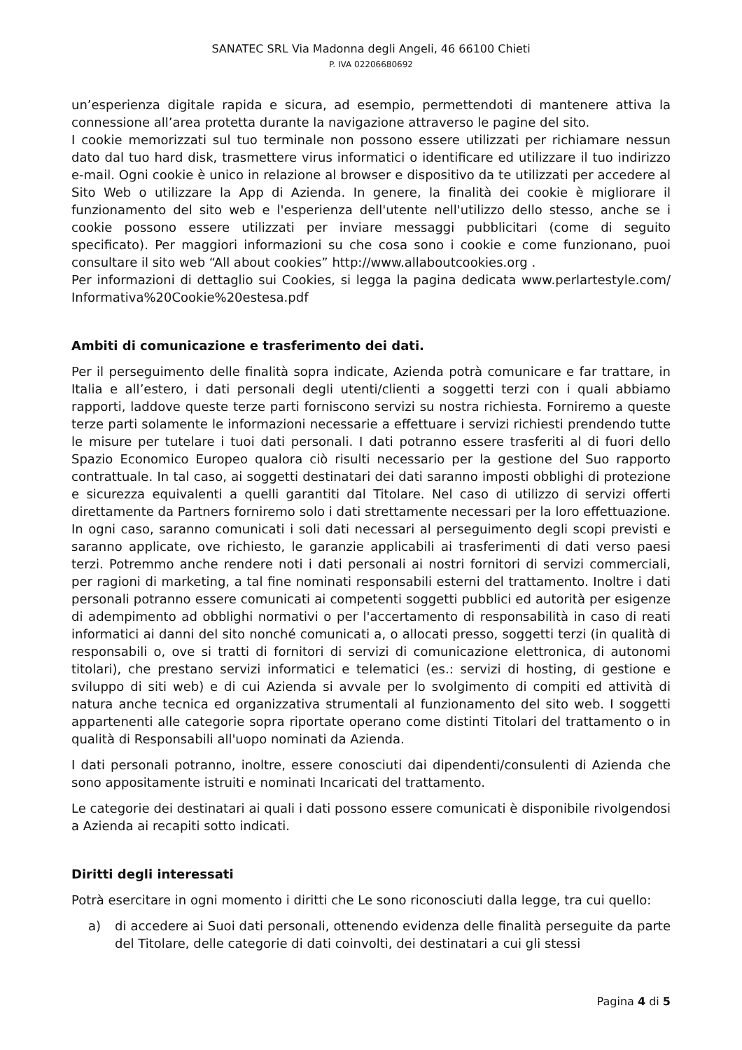SANATEC SRL Via Madonna degli Angeli, 46 66100 Chieti
P. IVA 02206680692
un’esperienza digitale rapida e sicura, ad esempio, permettendoti di mantenere attiva la connessione all’area protetta durante la navigazione attraverso le pagine del sito.
I cookie memorizzati sul tuo terminale non possono essere utilizzati per richiamare nessun dato dal tuo hard disk, trasmettere virus informatici o identificare ed utilizzare il tuo indirizzo e-mail. Ogni cookie è unico in relazione al browser e dispositivo da te utilizzati per accedere al Sito Web o utilizzare la App di Azienda. In genere, la finalità dei cookie è migliorare il funzionamento del sito web e l'esperienza dell'utente nell'utilizzo dello stesso, anche se i cookie possono essere utilizzati per inviare messaggi pubblicitari (come di seguito specificato). Per maggiori informazioni su che cosa sono i cookie e come funzionano, puoi consultare il sito web “All about cookies” http://www.allaboutcookies.org .
Per informazioni di dettaglio sui Cookies, si legga la pagina dedicata www.perlartestyle.com/ Informativa%20Cookie%20estesa.pdf
Ambiti di comunicazione e trasferimento dei dati.
Per il perseguimento delle finalità sopra indicate, Azienda potrà comunicare e far trattare, in Italia e all’estero, i dati personali degli utenti/clienti a soggetti terzi con i quali abbiamo rapporti, laddove queste terze parti forniscono servizi su nostra richiesta. Forniremo a queste terze parti solamente le informazioni necessarie a effettuare i servizi richiesti prendendo tutte le misure per tutelare i tuoi dati personali. I dati potranno essere trasferiti al di fuori dello Spazio Economico Europeo qualora ciò risulti necessario per la gestione del Suo rapporto contrattuale. In tal caso, ai soggetti destinatari dei dati saranno imposti obblighi di protezione e sicurezza equivalenti a quelli garantiti dal Titolare. Nel caso di utilizzo di servizi offerti direttamente da Partners forniremo solo i dati strettamente necessari per la loro effettuazione. In ogni caso, saranno comunicati i soli dati necessari al perseguimento degli scopi previsti e saranno applicate, ove richiesto, le garanzie applicabili ai trasferimenti di dati verso paesi terzi. Potremmo anche rendere noti i dati personali ai nostri fornitori di servizi commerciali, per ragioni di marketing, a tal fine nominati responsabili esterni del trattamento. Inoltre i dati personali potranno essere comunicati ai competenti soggetti pubblici ed autorità per esigenze di adempimento ad obblighi normativi o per l'accertamento di responsabilità in caso di reati informatici ai danni del sito nonché comunicati a, o allocati presso, soggetti terzi (in qualità di responsabili o, ove si tratti di fornitori di servizi di comunicazione elettronica, di autonomi titolari), che prestano servizi informatici e telematici (es.: servizi di hosting, di gestione e sviluppo di siti web) e di cui Azienda si avvale per lo svolgimento di compiti ed attività di natura anche tecnica ed organizzativa strumentali al funzionamento del sito web. I soggetti appartenenti alle categorie sopra riportate operano come distinti Titolari del trattamento o in qualità di Responsabili all'uopo nominati da Azienda.
I dati personali potranno, inoltre, essere conosciuti dai dipendenti/consulenti di Azienda che sono appositamente istruiti e nominati Incaricati del trattamento.
Le categorie dei destinatari ai quali i dati possono essere comunicati è disponibile rivolgendosi a Azienda ai recapiti sotto indicati.
Diritti degli interessati
Potrà esercitare in ogni momento i diritti che Le sono riconosciuti dalla legge, tra cui quello:
a) di accedere ai Suoi dati personali, ottenendo evidenza delle finalità perseguite da parte del Titolare, delle categorie di dati coinvolti, dei destinatari a cui gli stessi
Pagina 4 di 5